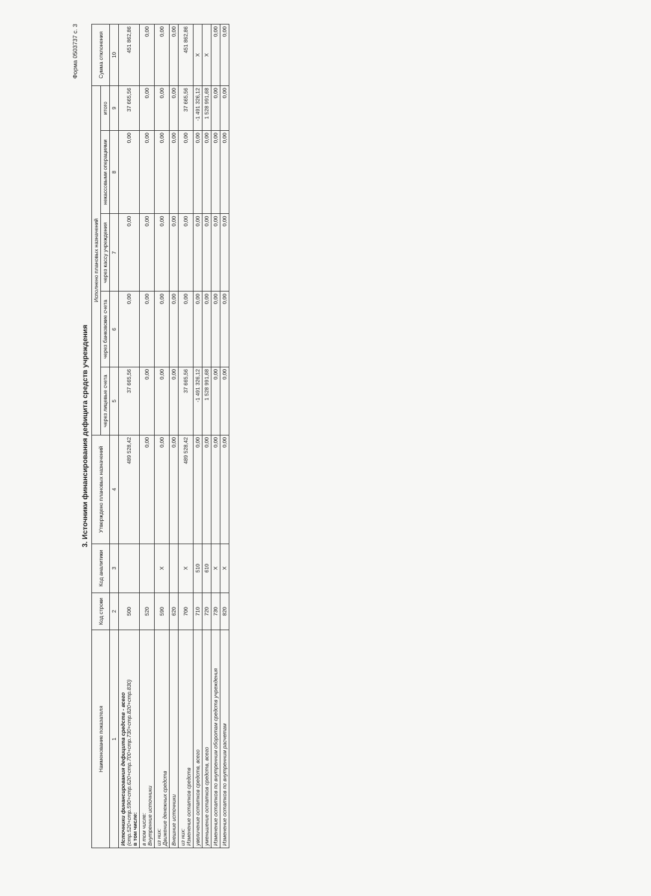Форма 0503737 с. 3
3. Источники финансирования дефицита средств учреждения
| Наименование показателя | Код строки | Код аналитики | Утверждено плановых назначений | Исполнено плановых назначений | | | | | Сумма отклонения |
| --- | --- | --- | --- | --- | --- | --- | --- | --- | --- |
| | | | | через лицевые счета | через банковские счета | через кассу учреждения | некассовыми операциями | итого | |
| 1 | 2 | 3 | 4 | 5 | 6 | 7 | 8 | 9 | 10 |
| Источники финансирования дефицита средств - всего (стр.520+стр.590+стр.620+стр.700+стр.730+стр.820+стр.830) в том числе: | 500 | | 489 528,42 | 37 665,56 | 0,00 | 0,00 | 0,00 | 37 665,56 | 451 862,86 |
| в том числе: Внутренние источники | 520 | | 0,00 | 0,00 | 0,00 | 0,00 | 0,00 | 0,00 | 0,00 |
| из них: Движение денежных средств | 590 | X | 0,00 | 0,00 | 0,00 | 0,00 | 0,00 | 0,00 | 0,00 |
| Внешние источники | 620 | | 0,00 | 0,00 | 0,00 | 0,00 | 0,00 | 0,00 | 0,00 |
| из них: Изменение остатков средств | 700 | X | 489 528,42 | 37 665,56 | 0,00 | 0,00 | 0,00 | 37 665,56 | 451 862,86 |
| увеличение остатков средств, всего | 710 | 510 | 0,00 | -1 491 326,12 | 0,00 | 0,00 | 0,00 | -1 491 326,12 | X |
| уменьшение остатков средств, всего | 720 | 610 | 0,00 | 1 528 991,68 | 0,00 | 0,00 | 0,00 | 1 528 991,68 | X |
| Изменение остатков по внутренним оборотам средств учреждения | 730 | X | 0,00 | 0,00 | 0,00 | 0,00 | 0,00 | 0,00 | 0,00 |
| Изменение остатков по внутренним расчетам | 820 | X | 0,00 | 0,00 | 0,00 | 0,00 | 0,00 | 0,00 | 0,00 |